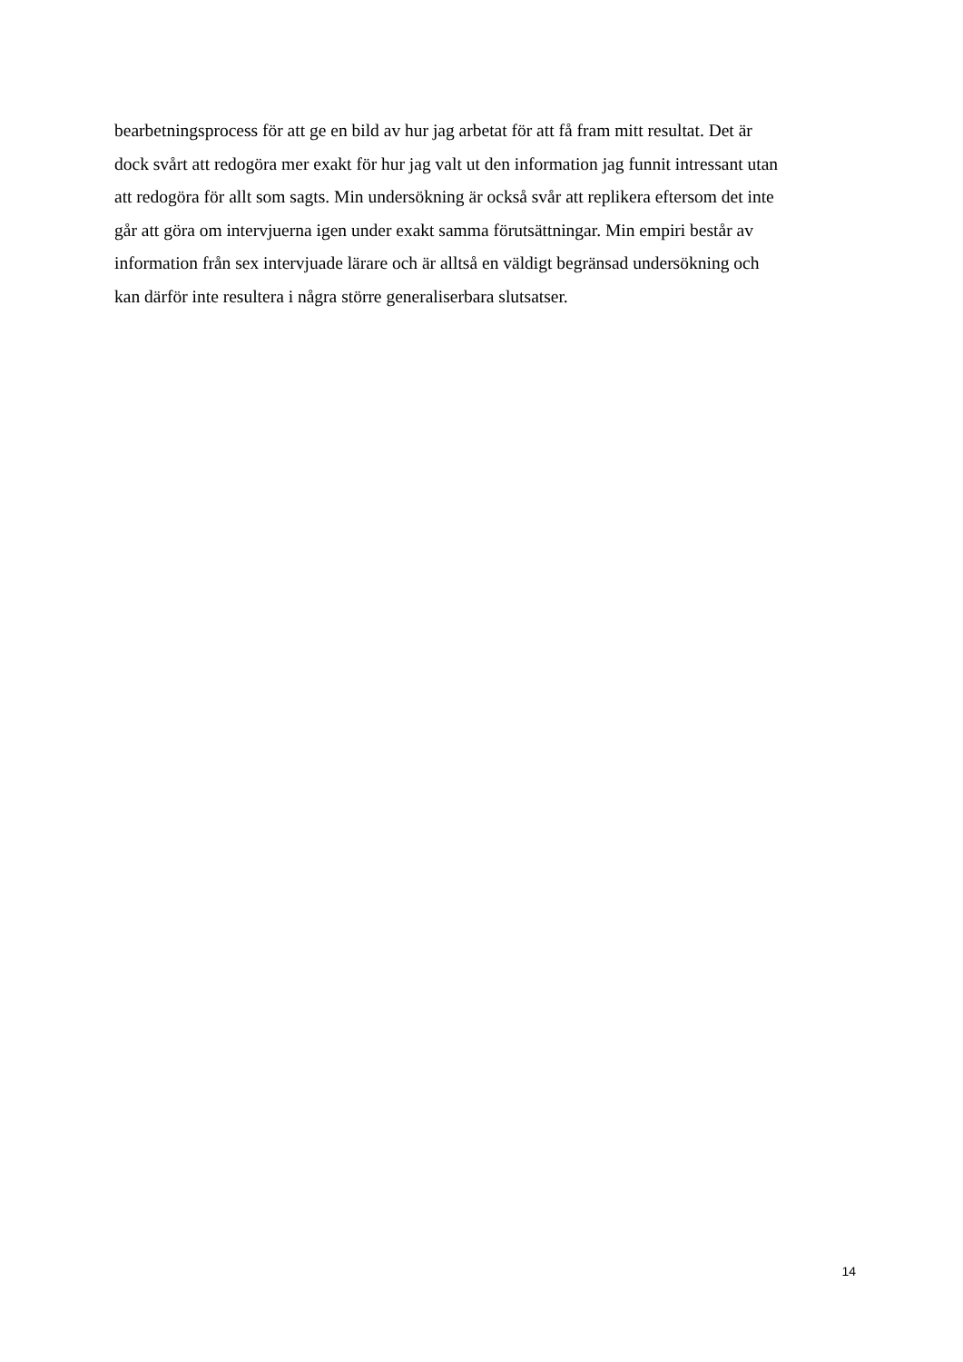bearbetningsprocess för att ge en bild av hur jag arbetat för att få fram mitt resultat. Det är
dock svårt att redogöra mer exakt för hur jag valt ut den information jag funnit intressant utan
att redogöra för allt som sagts. Min undersökning är också svår att replikera eftersom det inte
går att göra om intervjuerna igen under exakt samma förutsättningar. Min empiri består av
information från sex intervjuade lärare och är alltså en väldigt begränsad undersökning och
kan därför inte resultera i några större generaliserbara slutsatser.
14